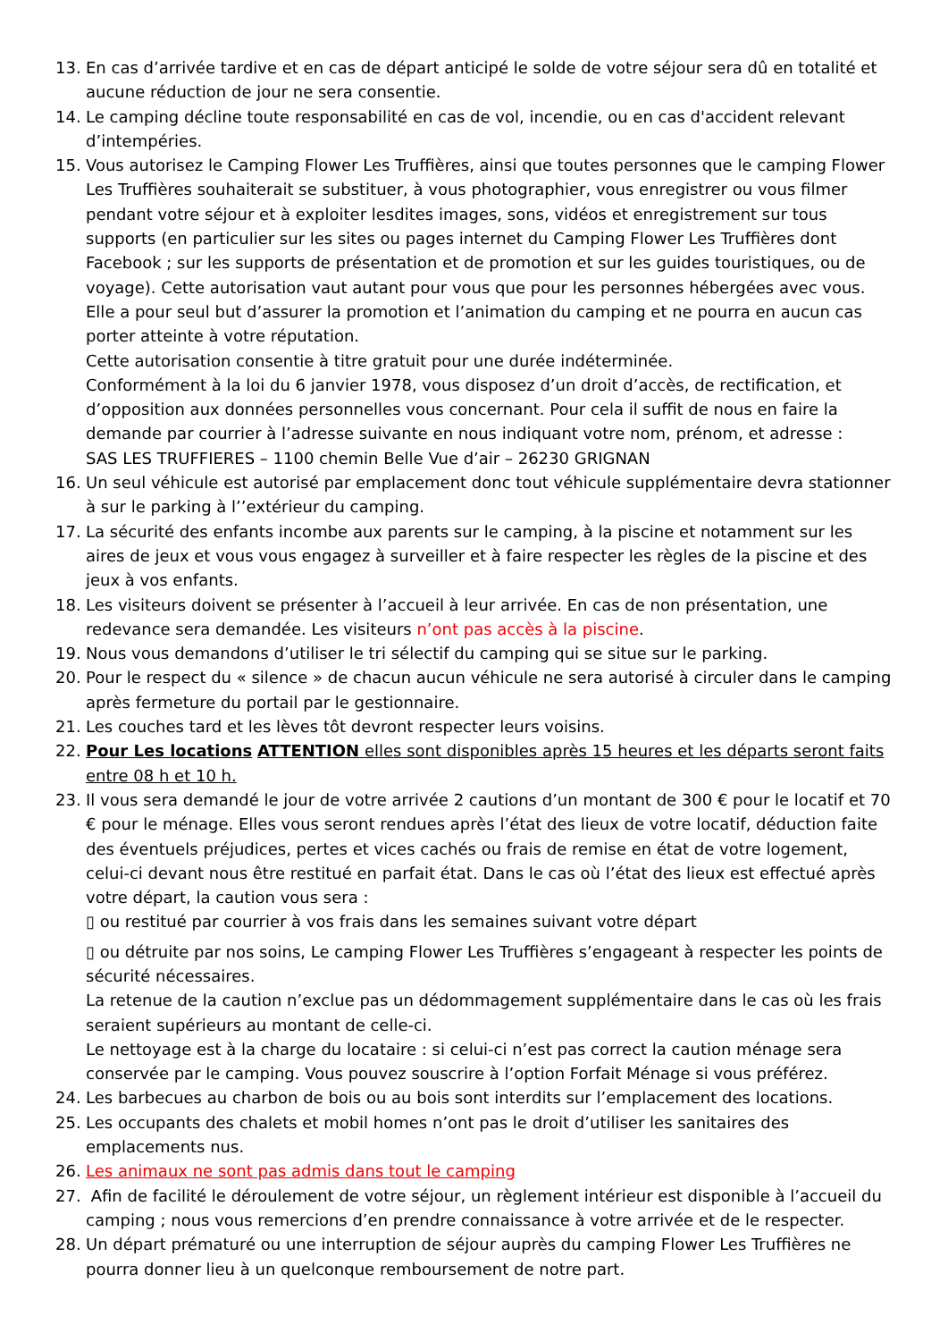13. En cas d’arrivée tardive et en cas de départ anticipé le solde de votre séjour sera dû en totalité et aucune réduction de jour ne sera consentie.
14. Le camping décline toute responsabilité en cas de vol, incendie, ou en cas d'accident relevant d’intempéries.
15. Vous autorisez le Camping Flower Les Truffières, ainsi que toutes personnes que le camping Flower Les Truffières souhaiterait se substituer, à vous photographier, vous enregistrer ou vous filmer pendant votre séjour et à exploiter lesdites images, sons, vidéos et enregistrement sur tous supports (en particulier sur les sites ou pages internet du Camping Flower Les Truffières dont Facebook ; sur les supports de présentation et de promotion et sur les guides touristiques, ou de voyage). Cette autorisation vaut autant pour vous que pour les personnes hébergées avec vous. Elle a pour seul but d’assurer la promotion et l’animation du camping et ne pourra en aucun cas porter atteinte à votre réputation.
Cette autorisation consentie à titre gratuit pour une durée indéterminée.
Conformément à la loi du 6 janvier 1978, vous disposez d’un droit d’accès, de rectification, et d’opposition aux données personnelles vous concernant. Pour cela il suffit de nous en faire la demande par courrier à l’adresse suivante en nous indiquant votre nom, prénom, et adresse :
SAS LES TRUFFIERES – 1100 chemin Belle Vue d’air – 26230 GRIGNAN
16. Un seul véhicule est autorisé par emplacement donc tout véhicule supplémentaire devra stationner à sur le parking à l’’extérieur du camping.
17. La sécurité des enfants incombe aux parents sur le camping, à la piscine et notamment sur les aires de jeux et vous vous engagez à surveiller et à faire respecter les règles de la piscine et des jeux à vos enfants.
18. Les visiteurs doivent se présenter à l’accueil à leur arrivée. En cas de non présentation, une redevance sera demandée. Les visiteurs n’ont pas accès à la piscine.
19. Nous vous demandons d’utiliser le tri sélectif du camping qui se situe sur le parking.
20. Pour le respect du « silence » de chacun aucun véhicule ne sera autorisé à circuler dans le camping après fermeture du portail par le gestionnaire.
21. Les couches tard et les lèves tôt devront respecter leurs voisins.
22. Pour Les locations ATTENTION elles sont disponibles après 15 heures et les départs seront faits entre 08 h et 10 h.
23. Il vous sera demandé le jour de votre arrivée 2 cautions d’un montant de 300 € pour le locatif et 70 € pour le ménage. Elles vous seront rendues après l’état des lieux de votre locatif, déduction faite des éventuels préjudices, pertes et vices cachés ou frais de remise en état de votre logement, celui-ci devant nous être restitué en parfait état. Dans le cas où l’état des lieux est effectué après votre départ, la caution vous sera :
▯ ou restitué par courrier à vos frais dans les semaines suivant votre départ
▯ ou détruite par nos soins, Le camping Flower Les Truffières s’engageant à respecter les points de sécurité nécessaires.
La retenue de la caution n’exclue pas un dédommagement supplémentaire dans le cas où les frais seraient supérieurs au montant de celle-ci.
Le nettoyage est à la charge du locataire : si celui-ci n’est pas correct la caution ménage sera conservée par le camping. Vous pouvez souscrire à l’option Forfait Ménage si vous préférez.
24. Les barbecues au charbon de bois ou au bois sont interdits sur l’emplacement des locations.
25. Les occupants des chalets et mobil homes n’ont pas le droit d’utiliser les sanitaires des emplacements nus.
26. Les animaux ne sont pas admis dans tout le camping
27. Afin de facilité le déroulement de votre séjour, un règlement intérieur est disponible à l’accueil du camping ; nous vous remercions d’en prendre connaissance à votre arrivée et de le respecter.
28. Un départ prématuré ou une interruption de séjour auprès du camping Flower Les Truffières ne pourra donner lieu à un quelconque remboursement de notre part.